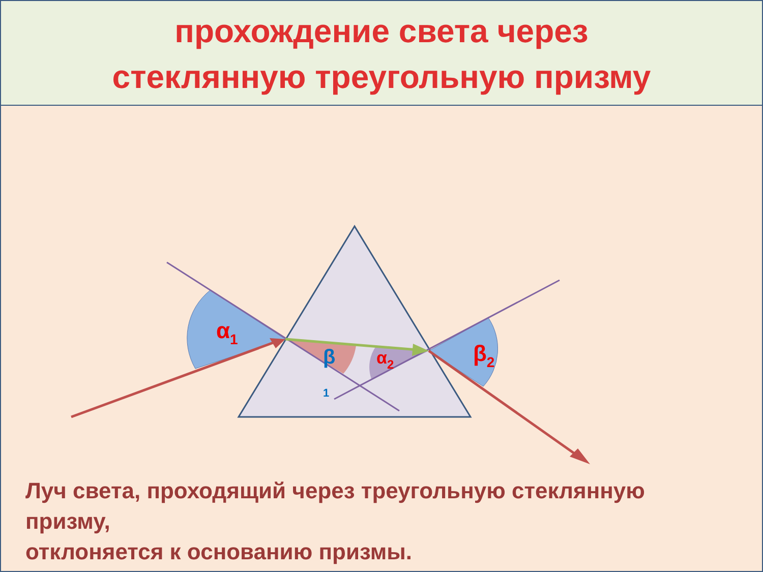прохождение света через
стеклянную треугольную призму
α1
β
α2
β2
1
Луч света, проходящий через треугольную стеклянную
призму,
отклоняется к основанию призмы.